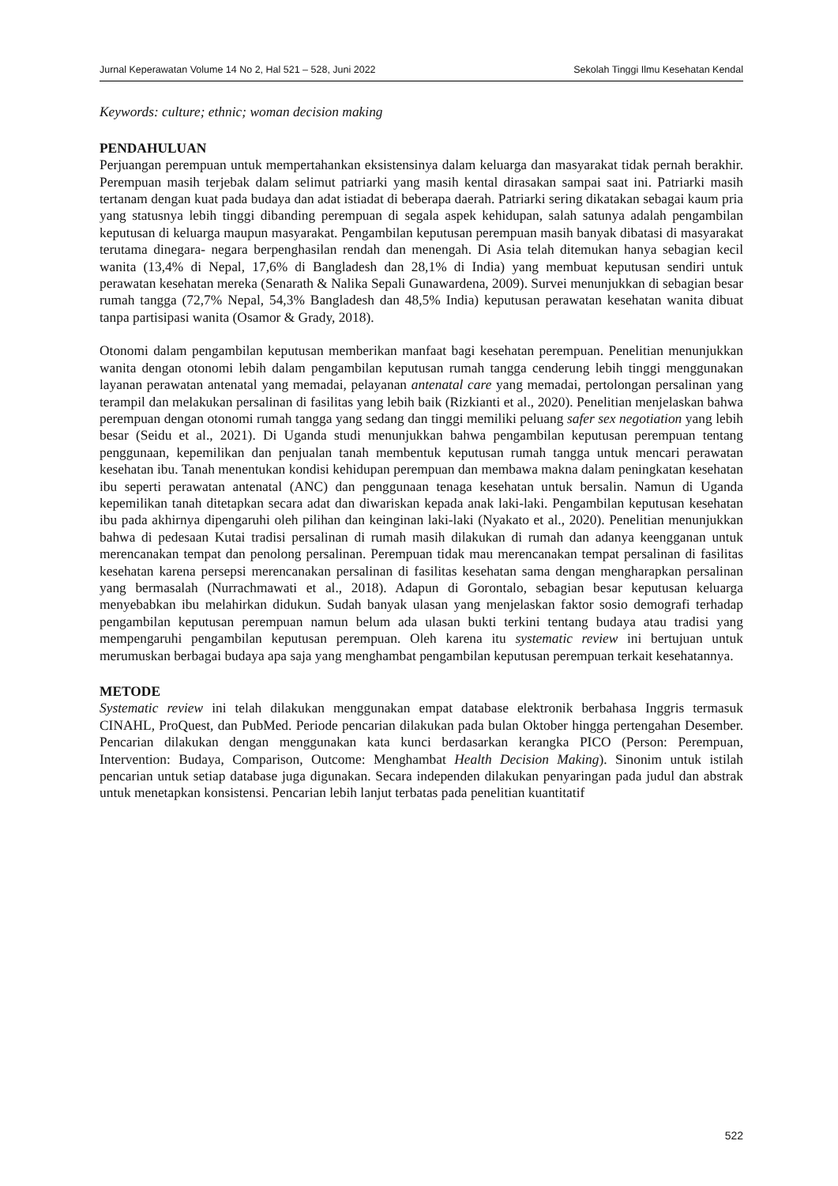Jurnal Keperawatan Volume 14 No 2, Hal 521 – 528, Juni 2022 Sekolah Tinggi Ilmu Kesehatan Kendal
Keywords: culture; ethnic; woman decision making
PENDAHULUAN
Perjuangan perempuan untuk mempertahankan eksistensinya dalam keluarga dan masyarakat tidak pernah berakhir. Perempuan masih terjebak dalam selimut patriarki yang masih kental dirasakan sampai saat ini. Patriarki masih tertanam dengan kuat pada budaya dan adat istiadat di beberapa daerah. Patriarki sering dikatakan sebagai kaum pria yang statusnya lebih tinggi dibanding perempuan di segala aspek kehidupan, salah satunya adalah pengambilan keputusan di keluarga maupun masyarakat. Pengambilan keputusan perempuan masih banyak dibatasi di masyarakat terutama dinegara- negara berpenghasilan rendah dan menengah. Di Asia telah ditemukan hanya sebagian kecil wanita (13,4% di Nepal, 17,6% di Bangladesh dan 28,1% di India) yang membuat keputusan sendiri untuk perawatan kesehatan mereka (Senarath & Nalika Sepali Gunawardena, 2009). Survei menunjukkan di sebagian besar rumah tangga (72,7% Nepal, 54,3% Bangladesh dan 48,5% India) keputusan perawatan kesehatan wanita dibuat tanpa partisipasi wanita (Osamor & Grady, 2018).
Otonomi dalam pengambilan keputusan memberikan manfaat bagi kesehatan perempuan. Penelitian menunjukkan wanita dengan otonomi lebih dalam pengambilan keputusan rumah tangga cenderung lebih tinggi menggunakan layanan perawatan antenatal yang memadai, pelayanan antenatal care yang memadai, pertolongan persalinan yang terampil dan melakukan persalinan di fasilitas yang lebih baik (Rizkianti et al., 2020). Penelitian menjelaskan bahwa perempuan dengan otonomi rumah tangga yang sedang dan tinggi memiliki peluang safer sex negotiation yang lebih besar (Seidu et al., 2021). Di Uganda studi menunjukkan bahwa pengambilan keputusan perempuan tentang penggunaan, kepemilikan dan penjualan tanah membentuk keputusan rumah tangga untuk mencari perawatan kesehatan ibu. Tanah menentukan kondisi kehidupan perempuan dan membawa makna dalam peningkatan kesehatan ibu seperti perawatan antenatal (ANC) dan penggunaan tenaga kesehatan untuk bersalin. Namun di Uganda kepemilikan tanah ditetapkan secara adat dan diwariskan kepada anak laki-laki. Pengambilan keputusan kesehatan ibu pada akhirnya dipengaruhi oleh pilihan dan keinginan laki-laki (Nyakato et al., 2020). Penelitian menunjukkan bahwa di pedesaan Kutai tradisi persalinan di rumah masih dilakukan di rumah dan adanya keengganan untuk merencanakan tempat dan penolong persalinan. Perempuan tidak mau merencanakan tempat persalinan di fasilitas kesehatan karena persepsi merencanakan persalinan di fasilitas kesehatan sama dengan mengharapkan persalinan yang bermasalah (Nurrachmawati et al., 2018). Adapun di Gorontalo, sebagian besar keputusan keluarga menyebabkan ibu melahirkan didukun. Sudah banyak ulasan yang menjelaskan faktor sosio demografi terhadap pengambilan keputusan perempuan namun belum ada ulasan bukti terkini tentang budaya atau tradisi yang mempengaruhi pengambilan keputusan perempuan. Oleh karena itu systematic review ini bertujuan untuk merumuskan berbagai budaya apa saja yang menghambat pengambilan keputusan perempuan terkait kesehatannya.
METODE
Systematic review ini telah dilakukan menggunakan empat database elektronik berbahasa Inggris termasuk CINAHL, ProQuest, dan PubMed. Periode pencarian dilakukan pada bulan Oktober hingga pertengahan Desember. Pencarian dilakukan dengan menggunakan kata kunci berdasarkan kerangka PICO (Person: Perempuan, Intervention: Budaya, Comparison, Outcome: Menghambat Health Decision Making). Sinonim untuk istilah pencarian untuk setiap database juga digunakan. Secara independen dilakukan penyaringan pada judul dan abstrak untuk menetapkan konsistensi. Pencarian lebih lanjut terbatas pada penelitian kuantitatif
522